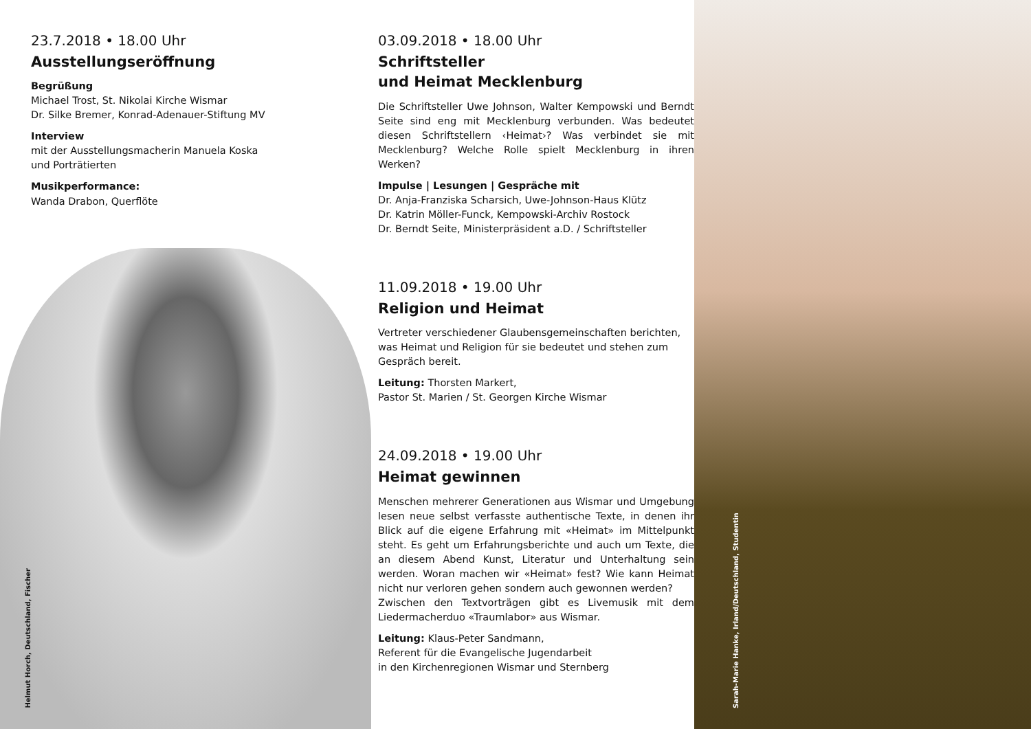23.7.2018 • 18.00 Uhr
Ausstellungseröffnung
Begrüßung
Michael Trost, St. Nikolai Kirche Wismar
Dr. Silke Bremer, Konrad-Adenauer-Stiftung MV
Interview
mit der Ausstellungsmacherin Manuela Koska
und Porträtierten
Musikperformance:
Wanda Drabon, Querflöte
Helmut Horch, Deutschland, Fischer
03.09.2018 • 18.00 Uhr
Schriftsteller
und Heimat Mecklenburg
Die Schriftsteller Uwe Johnson, Walter Kempowski und Berndt Seite sind eng mit Mecklenburg verbunden. Was bedeutet diesen Schriftstellern ‹Heimat›? Was verbindet sie mit Mecklenburg? Welche Rolle spielt Mecklenburg in ihren Werken?
Impulse | Lesungen | Gespräche mit
Dr. Anja-Franziska Scharsich, Uwe-Johnson-Haus Klütz
Dr. Katrin Möller-Funck, Kempowski-Archiv Rostock
Dr. Berndt Seite, Ministerpräsident a.D. / Schriftsteller
11.09.2018 • 19.00 Uhr
Religion und Heimat
Vertreter verschiedener Glaubensgemeinschaften berichten, was Heimat und Religion für sie bedeutet und stehen zum Gespräch bereit.
Leitung: Thorsten Markert,
Pastor St. Marien / St. Georgen Kirche Wismar
24.09.2018 • 19.00 Uhr
Heimat gewinnen
Menschen mehrerer Generationen aus Wismar und Umgebung lesen neue selbst verfasste authentische Texte, in denen ihr Blick auf die eigene Erfahrung mit «Heimat» im Mittelpunkt steht. Es geht um Erfahrungsberichte und auch um Texte, die an diesem Abend Kunst, Literatur und Unterhaltung sein werden. Woran machen wir «Heimat» fest? Wie kann Heimat nicht nur verloren gehen sondern auch gewonnen werden?
Zwischen den Textvorträgen gibt es Livemusik mit dem Liedermacherduo «Traumlabor» aus Wismar.
Leitung: Klaus-Peter Sandmann,
Referent für die Evangelische Jugendarbeit
in den Kirchenregionen Wismar und Sternberg
Sarah-Marie Hanke, Irland/Deutschland, Studentin